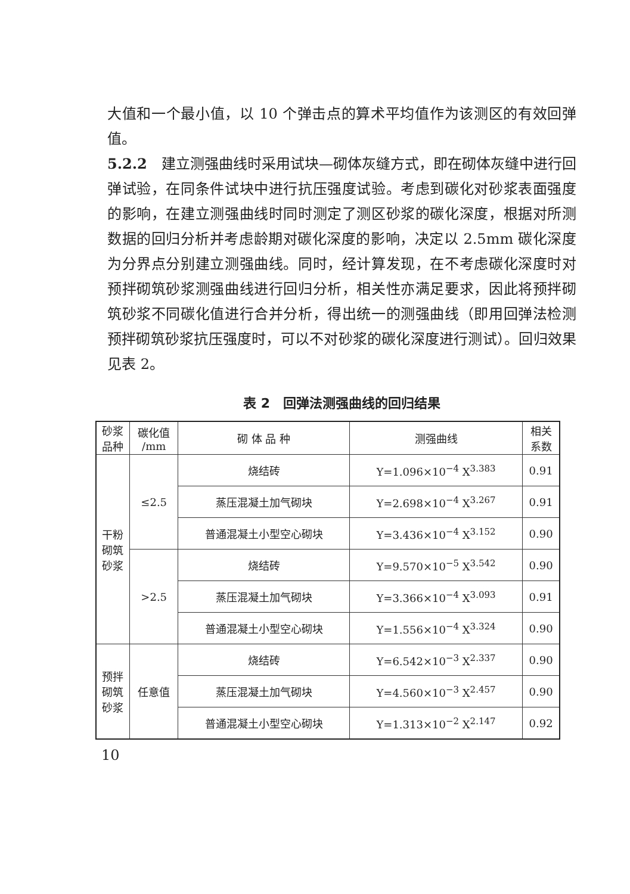大值和一个最小值，以 10 个弹击点的算术平均值作为该测区的有效回弹值。
5.2.2　建立测强曲线时采用试块—砌体灰缝方式，即在砌体灰缝中进行回弹试验，在同条件试块中进行抗压强度试验。考虑到碳化对砂浆表面强度的影响，在建立测强曲线时同时测定了测区砂浆的碳化深度，根据对所测数据的回归分析并考虑龄期对碳化深度的影响，决定以 2.5mm 碳化深度为分界点分别建立测强曲线。同时，经计算发现，在不考虑碳化深度时对预拌砌筑砂浆测强曲线进行回归分析，相关性亦满足要求，因此将预拌砌筑砂浆不同碳化值进行合并分析，得出统一的测强曲线（即用回弹法检测预拌砌筑砂浆抗压强度时，可以不对砂浆的碳化深度进行测试）。回归效果见表 2。
表 2　回弹法测强曲线的回归结果
| 砂浆 品种 | 碳化值 /mm | 砌 体 品 种 | 测强曲线 | 相关 系数 |
| --- | --- | --- | --- | --- |
| 干粉 砌筑 砂浆 | ≤2.5 | 烧结砖 | Y=1.096×10<sup>−4</sup> X<sup>3.383</sup> | 0.91 |
| | | 蒸压混凝土加气砌块 | Y=2.698×10<sup>−4</sup> X<sup>3.267</sup> | 0.91 |
| | | 普通混凝土小型空心砌块 | Y=3.436×10<sup>−4</sup> X<sup>3.152</sup> | 0.90 |
| | >2.5 | 烧结砖 | Y=9.570×10<sup>−5</sup> X<sup>3.542</sup> | 0.90 |
| | | 蒸压混凝土加气砌块 | Y=3.366×10<sup>−4</sup> X<sup>3.093</sup> | 0.91 |
| | | 普通混凝土小型空心砌块 | Y=1.556×10<sup>−4</sup> X<sup>3.324</sup> | 0.90 |
| 预拌 砌筑 砂浆 | 任意值 | 烧结砖 | Y=6.542×10<sup>−3</sup> X<sup>2.337</sup> | 0.90 |
| | | 蒸压混凝土加气砌块 | Y=4.560×10<sup>−3</sup> X<sup>2.457</sup> | 0.90 |
| | | 普通混凝土小型空心砌块 | Y=1.313×10<sup>−2</sup> X<sup>2.147</sup> | 0.92 |
10